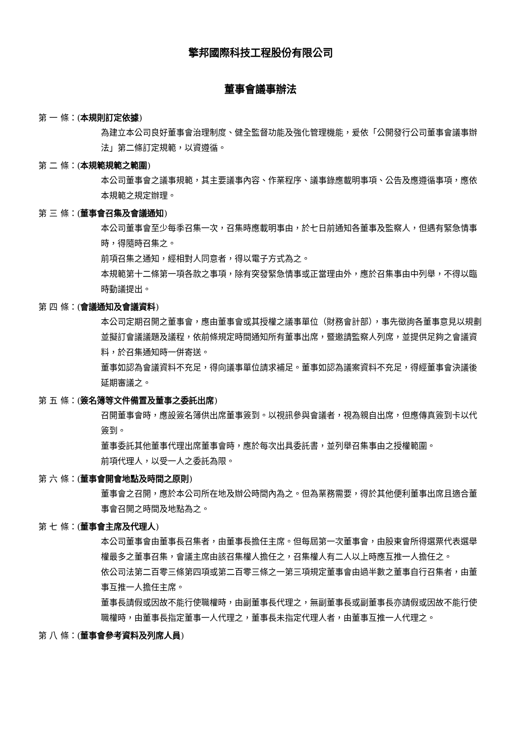擎邦國際科技工程股份有限公司
董事會議事辦法
第 一 條：(本規則訂定依據)
為建立本公司良好董事會治理制度、健全監督功能及強化管理機能，爰依「公開發行公司董事會議事辦法」第二條訂定規範，以資遵循。
第 二 條：(本規範規範之範圍)
本公司董事會之議事規範，其主要議事內容、作業程序、議事錄應載明事項、公告及應遵循事項，應依本規範之規定辦理。
第 三 條：(董事會召集及會議通知)
本公司董事會至少每季召集一次，召集時應載明事由，於七日前通知各董事及監察人，但遇有緊急情事時，得隨時召集之。
前項召集之通知，經相對人同意者，得以電子方式為之。
本規範第十二條第一項各款之事項，除有突發緊急情事或正當理由外，應於召集事由中列舉，不得以臨時動議提出。
第 四 條：(會議通知及會議資料)
本公司定期召開之董事會，應由董事會或其授權之議事單位（財務會計部），事先徵詢各董事意見以規劃並擬訂會議議題及議程，依前條規定時間通知所有董事出席，暨邀請監察人列席，並提供足夠之會議資料，於召集通知時一併寄送。
董事如認為會議資料不充足，得向議事單位請求補足。董事如認為議案資料不充足，得經董事會決議後延期審議之。
第 五 條：(簽名簿等文件備置及董事之委託出席)
召開董事會時，應設簽名簿供出席董事簽到。以視訊參與會議者，視為親自出席，但應傳真簽到卡以代簽到。
董事委託其他董事代理出席董事會時，應於每次出具委託書，並列舉召集事由之授權範圍。
前項代理人，以受一人之委託為限。
第 六 條：(董事會開會地點及時間之原則)
董事會之召開，應於本公司所在地及辦公時間內為之。但為業務需要，得於其他便利董事出席且適合董事會召開之時間及地點為之。
第 七 條：(董事會主席及代理人)
本公司董事會由董事長召集者，由董事長擔任主席。但每屆第一次董事會，由股東會所得選票代表選舉權最多之董事召集，會議主席由該召集權人擔任之，召集權人有二人以上時應互推一人擔任之。
依公司法第二百零三條第四項或第二百零三條之一第三項規定董事會由過半數之董事自行召集者，由董事互推一人擔任主席。
董事長請假或因故不能行使職權時，由副董事長代理之，無副董事長或副董事長亦請假或因故不能行使職權時，由董事長指定董事一人代理之，董事長未指定代理人者，由董事互推一人代理之。
第 八 條：(董事會參考資料及列席人員)